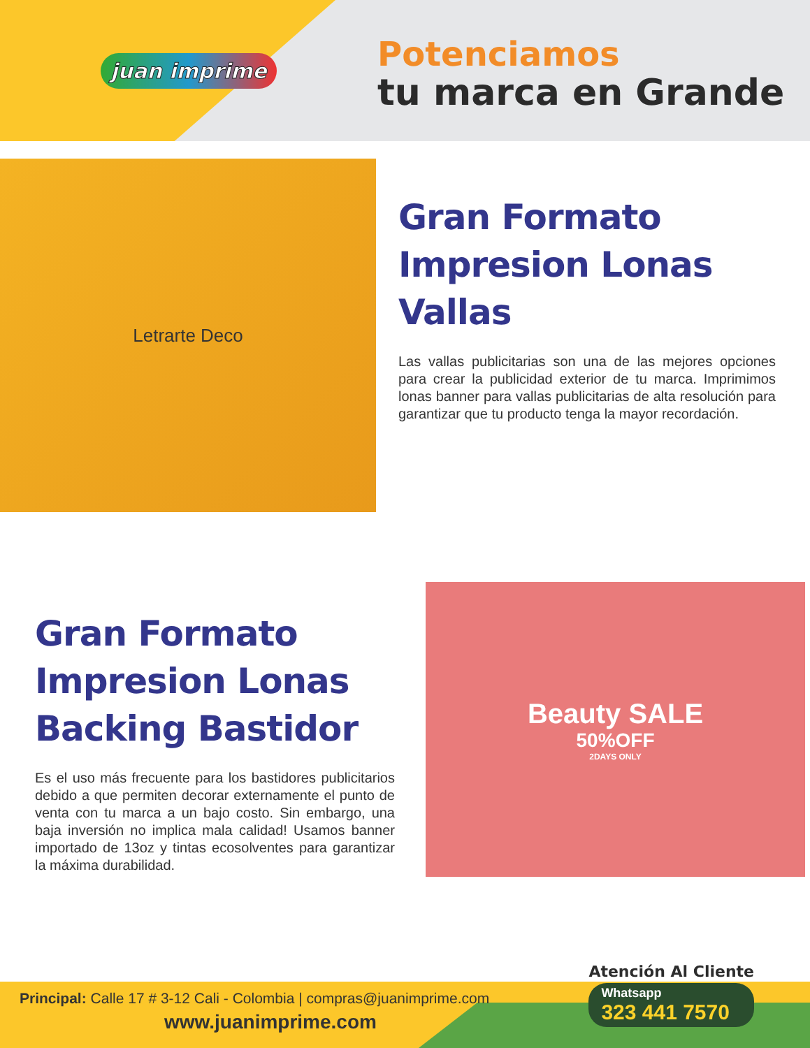juan imprime
Potenciamos
tu marca en Grande
Letrarte Deco
Gran Formato Impresion Lonas Vallas
Las vallas publicitarias son una de las mejores opciones para crear la publicidad exterior de tu marca. Imprimimos lonas banner para vallas publicitarias de alta resolución para garantizar que tu producto tenga la mayor recordación.
Gran Formato Impresion Lonas Backing Bastidor
Es el uso más frecuente para los bastidores publicitarios debido a que permiten decorar externamente el punto de venta con tu marca a un bajo costo. Sin embargo, una baja inversión no implica mala calidad! Usamos banner importado de 13oz y tintas ecosolventes para garantizar la máxima durabilidad.
Beauty SALE
50%OFF
2DAYS ONLY
Principal: Calle 17 # 3-12 Cali - Colombia | compras@juanimprime.com
www.juanimprime.com
Atención Al Cliente
Whatsapp
323 441 7570